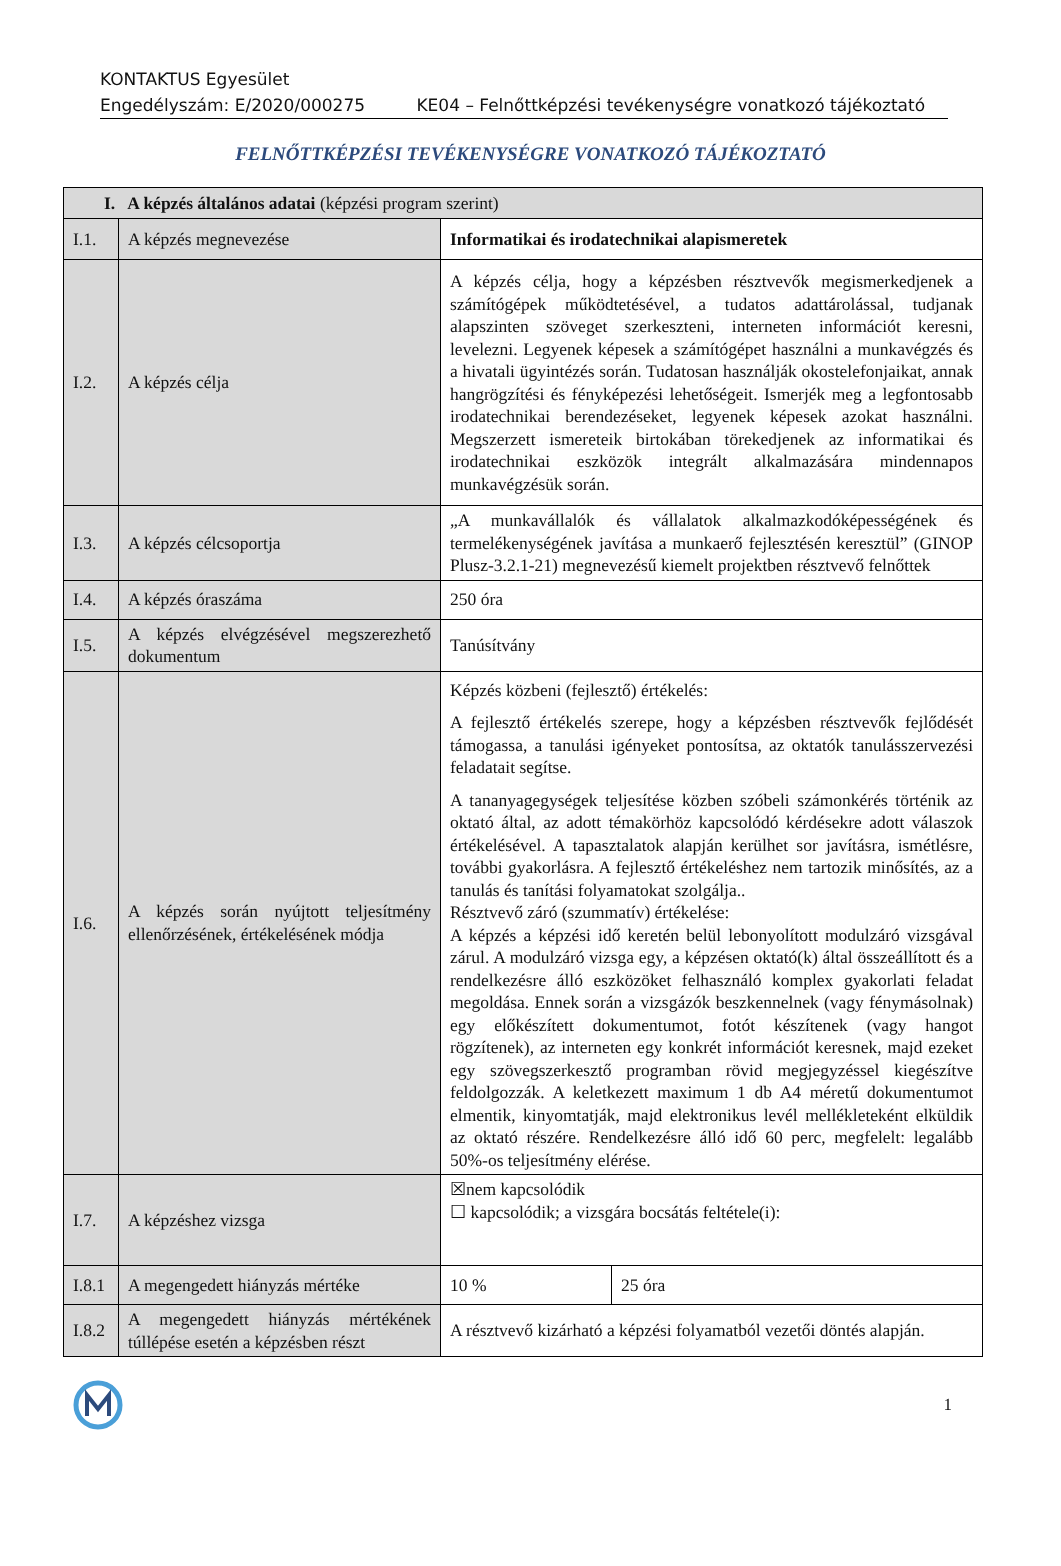KONTAKTUS Egyesület
Engedélyszám: E/2020/000275 KE04 – Felnőttképzési tevékenységre vonatkozó tájékoztató
FELNŐTTKÉPZÉSI TEVÉKENYSÉGRE VONATKOZÓ TÁJÉKOZTATÓ
| I. A képzés általános adatai (képzési program szerint) | | | |
| --- | --- | --- | --- |
| I.1. | A képzés megnevezése | Informatikai és irodatechnikai alapismeretek | |
| I.2. | A képzés célja | A képzés célja, hogy a képzésben résztvevők megismerkedjenek a számítógépek működtetésével, a tudatos adattárolással, tudjanak alapszinten szöveget szerkeszteni, interneten információt keresni, levelezni. Legyenek képesek a számítógépet használni a munkavégzés és a hivatali ügyintézés során. Tudatosan használják okostelefonjaikat, annak hangrögzítési és fényképezési lehetőségeit. Ismerjék meg a legfontosabb irodatechnikai berendezéseket, legyenek képesek azokat használni. Megszerzett ismereteik birtokában törekedjenek az informatikai és irodatechnikai eszközök integrált alkalmazására mindennapos munkavégzésük során. | |
| I.3. | A képzés célcsoportja | „A munkavállalók és vállalatok alkalmazkodóképességének és termelékenységének javítása a munkaerő fejlesztésén keresztül” (GINOP Plusz-3.2.1-21) megnevezésű kiemelt projektben résztvevő felnőttek | |
| I.4. | A képzés óraszáma | 250 óra | |
| I.5. | A képzés elvégzésével megszerezhető dokumentum | Tanúsítvány | |
| I.6. | A képzés során nyújtott teljesítmény ellenőrzésének, értékelésének módja | Képzés közbeni (fejlesztő) értékelés: A fejlesztő értékelés szerepe, hogy a képzésben résztvevők fejlődését támogassa, a tanulási igényeket pontosítsa, az oktatók tanulásszervezési feladatait segítse. A tananyagegységek teljesítése közben szóbeli számonkérés történik az oktató által, az adott témakörhöz kapcsolódó kérdésekre adott válaszok értékelésével. A tapasztalatok alapján kerülhet sor javításra, ismétlésre, további gyakorlásra. A fejlesztő értékeléshez nem tartozik minősítés, az a tanulás és tanítási folyamatokat szolgálja.. Résztvevő záró (szummatív) értékelése: A képzés a képzési idő keretén belül lebonyolított modulzáró vizsgával zárul. A modulzáró vizsga egy, a képzésen oktató(k) által összeállított és a rendelkezésre álló eszközöket felhasználó komplex gyakorlati feladat megoldása. Ennek során a vizsgázók beszkennelnek (vagy fénymásolnak) egy előkészített dokumentumot, fotót készítenek (vagy hangot rögzítenek), az interneten egy konkrét információt keresnek, majd ezeket egy szövegszerkesztő programban rövid megjegyzéssel kiegészítve feldolgozzák. A keletkezett maximum 1 db A4 méretű dokumentumot elmentik, kinyomtatják, majd elektronikus levél mellékleteként elküldik az oktató részére. Rendelkezésre álló idő 60 perc, megfelelt: legalább 50%-os teljesítmény elérése. | |
| I.7. | A képzéshez vizsga | ☒nem kapcsolódik ☐ kapcsolódik; a vizsgára bocsátás feltétele(i): | |
| I.8.1 | A megengedett hiányzás mértéke | 10 % | 25 óra |
| I.8.2 | A megengedett hiányzás mértékének túllépése esetén a képzésben részt | A résztvevő kizárható a képzési folyamatból vezetői döntés alapján. | |
1